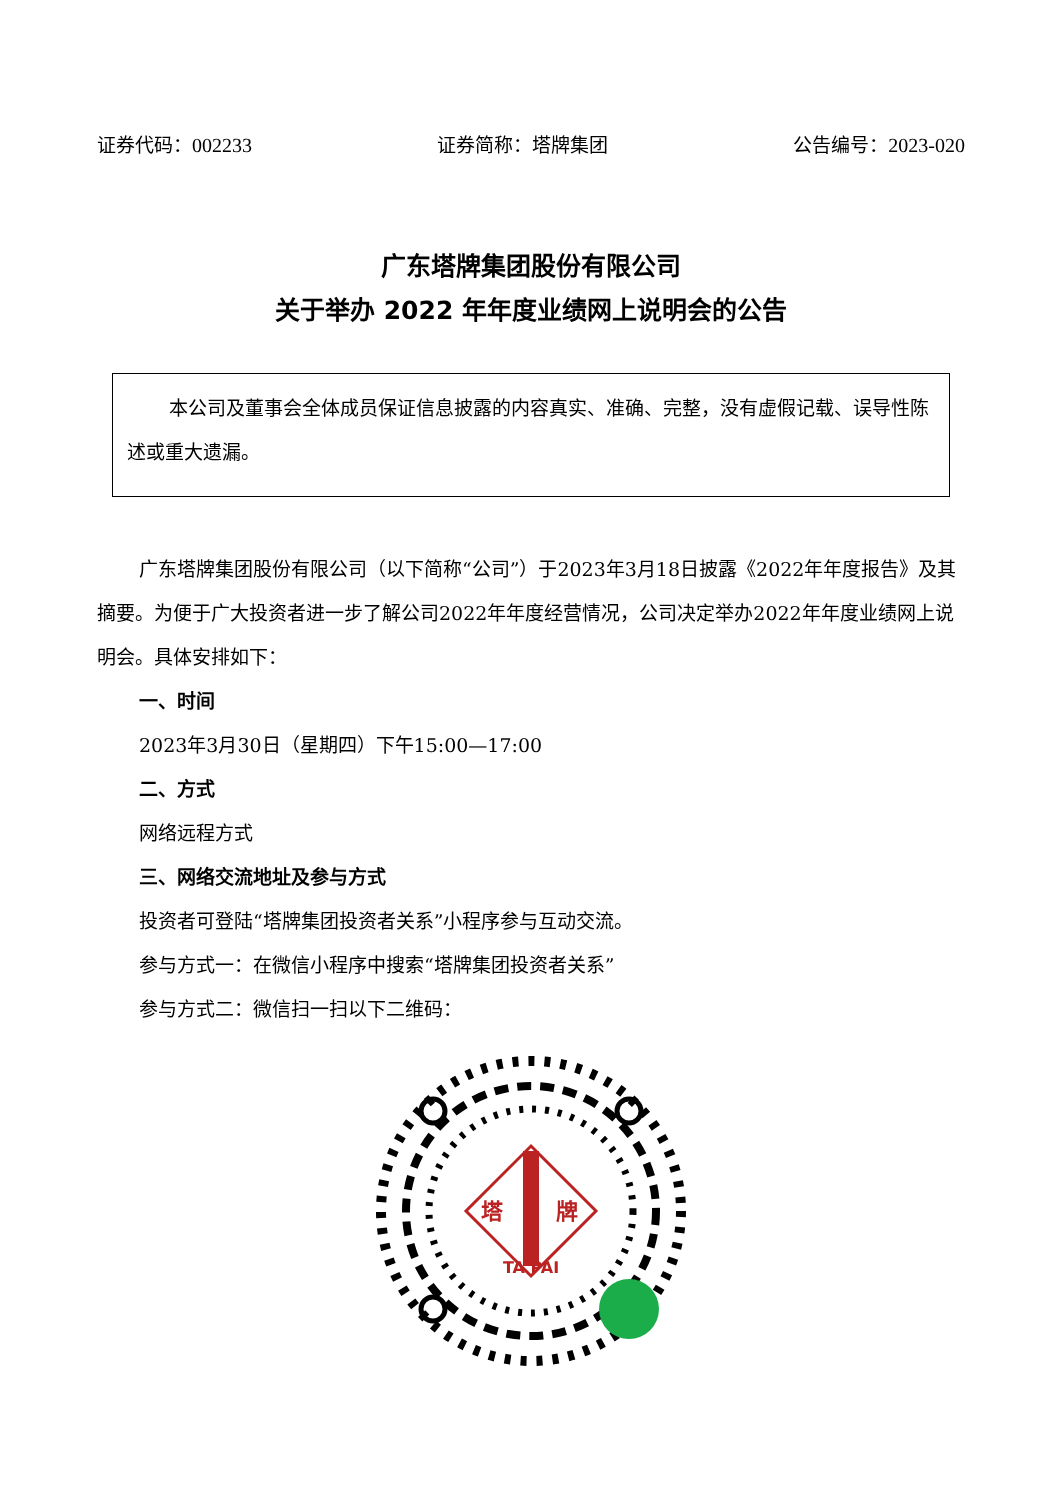证券代码：002233 证券简称：塔牌集团 公告编号：2023-020
广东塔牌集团股份有限公司
关于举办 2022 年年度业绩网上说明会的公告
本公司及董事会全体成员保证信息披露的内容真实、准确、完整，没有虚假记载、误导性陈述或重大遗漏。
广东塔牌集团股份有限公司（以下简称“公司”）于2023年3月18日披露《2022年年度报告》及其摘要。为便于广大投资者进一步了解公司2022年年度经营情况，公司决定举办2022年年度业绩网上说明会。具体安排如下：
一、时间
2023年3月30日（星期四）下午15:00—17:00
二、方式
网络远程方式
三、网络交流地址及参与方式
投资者可登陆“塔牌集团投资者关系”小程序参与互动交流。
参与方式一：在微信小程序中搜索“塔牌集团投资者关系”
参与方式二：微信扫一扫以下二维码：
塔
牌
TA PAI